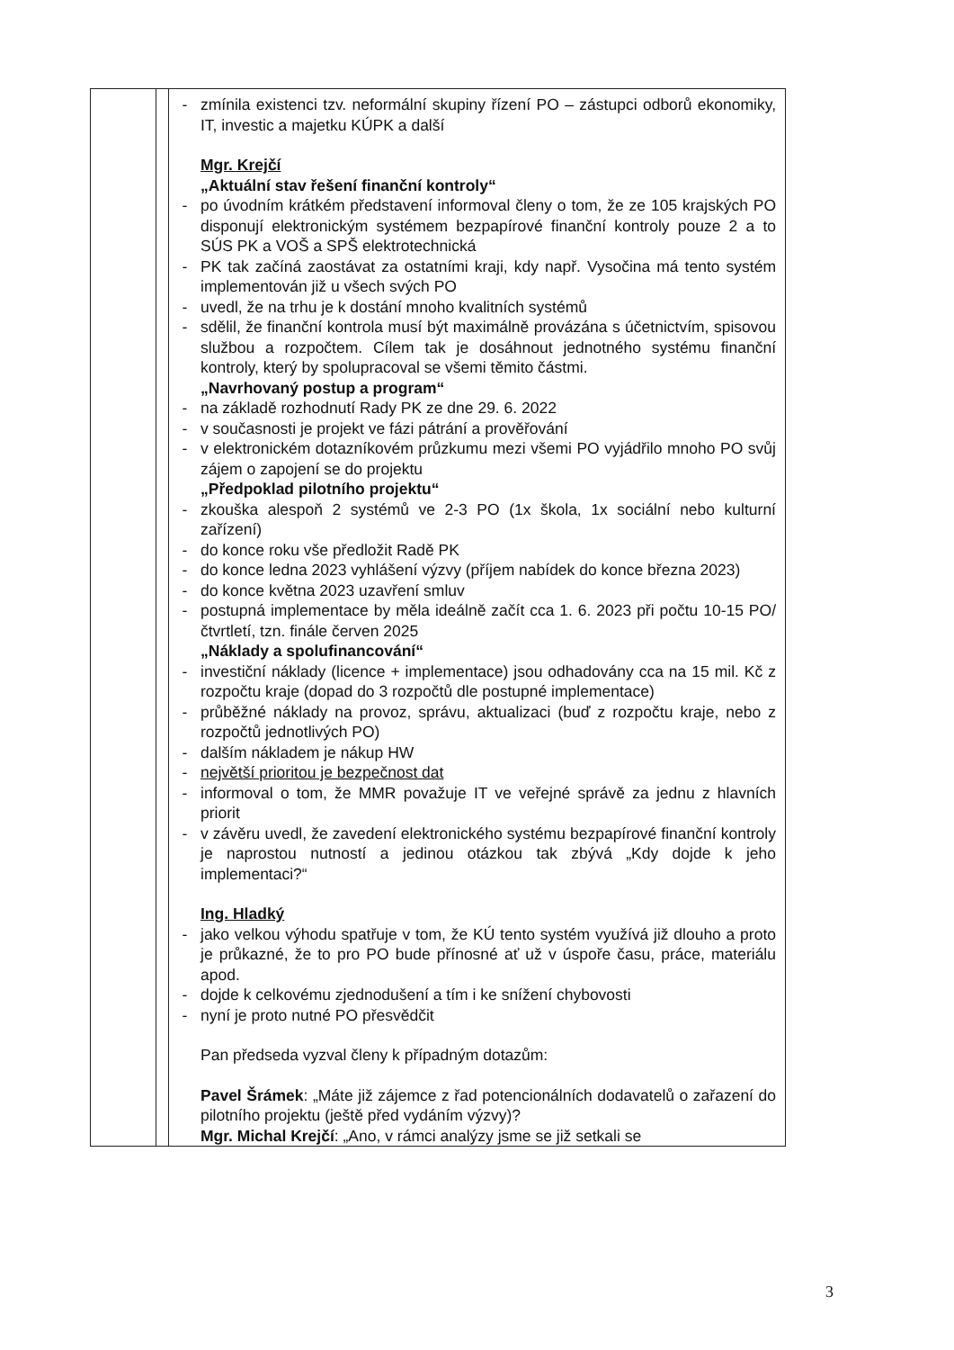| | | - zmínila existenci tzv. neformální skupiny řízení PO – zástupci odborů ekonomiky, IT, investic a majetku KÚPK a další Mgr. Krejčí „Aktuální stav řešení finanční kontroly“ - po úvodním krátkém představení informoval členy o tom, že ze 105 krajských PO disponují elektronickým systémem bezpapírové finanční kontroly pouze 2 a to SÚS PK a VOŠ a SPŠ elektrotechnická - PK tak začíná zaostávat za ostatními kraji, kdy např. Vysočina má tento systém implementován již u všech svých PO - uvedl, že na trhu je k dostání mnoho kvalitních systémů - sdělil, že finanční kontrola musí být maximálně provázána s účetnictvím, spisovou službou a rozpočtem. Cílem tak je dosáhnout jednotného systému finanční kontroly, který by spolupracoval se všemi těmito částmi. „Navrhovaný postup a program“ - na základě rozhodnutí Rady PK ze dne 29. 6. 2022 - v současnosti je projekt ve fázi pátrání a prověřování - v elektronickém dotazníkovém průzkumu mezi všemi PO vyjádřilo mnoho PO svůj zájem o zapojení se do projektu „Předpoklad pilotního projektu“ - zkouška alespoň 2 systémů ve 2-3 PO (1x škola, 1x sociální nebo kulturní zařízení) - do konce roku vše předložit Radě PK - do konce ledna 2023 vyhlášení výzvy (příjem nabídek do konce března 2023) - do konce května 2023 uzavření smluv - postupná implementace by měla ideálně začít cca 1. 6. 2023 při počtu 10-15 PO/čtvrtletí, tzn. finále červen 2025 „Náklady a spolufinancování“ - investiční náklady (licence + implementace) jsou odhadovány cca na 15 mil. Kč z rozpočtu kraje (dopad do 3 rozpočtů dle postupné implementace) - průběžné náklady na provoz, správu, aktualizaci (buď z rozpočtu kraje, nebo z rozpočtů jednotlivých PO) - dalším nákladem je nákup HW - největší prioritou je bezpečnost dat - informoval o tom, že MMR považuje IT ve veřejné správě za jednu z hlavních priorit - v závěru uvedl, že zavedení elektronického systému bezpapírové finanční kontroly je naprostou nutností a jedinou otázkou tak zbývá „Kdy dojde k jeho implementaci?“ Ing. Hladký - jako velkou výhodu spatřuje v tom, že KÚ tento systém využívá již dlouho a proto je průkazné, že to pro PO bude přínosné ať už v úspoře času, práce, materiálu apod. - dojde k celkovému zjednodušení a tím i ke snížení chybovosti - nyní je proto nutné PO přesvědčit Pan předseda vyzval členy k případným dotazům: Pavel Šrámek : „Máte již zájemce z řad potencionálních dodavatelů o zařazení do pilotního projektu (ještě před vydáním výzvy)? Mgr. Michal Krejčí : „Ano, v rámci analýzy jsme se již setkali se |
3